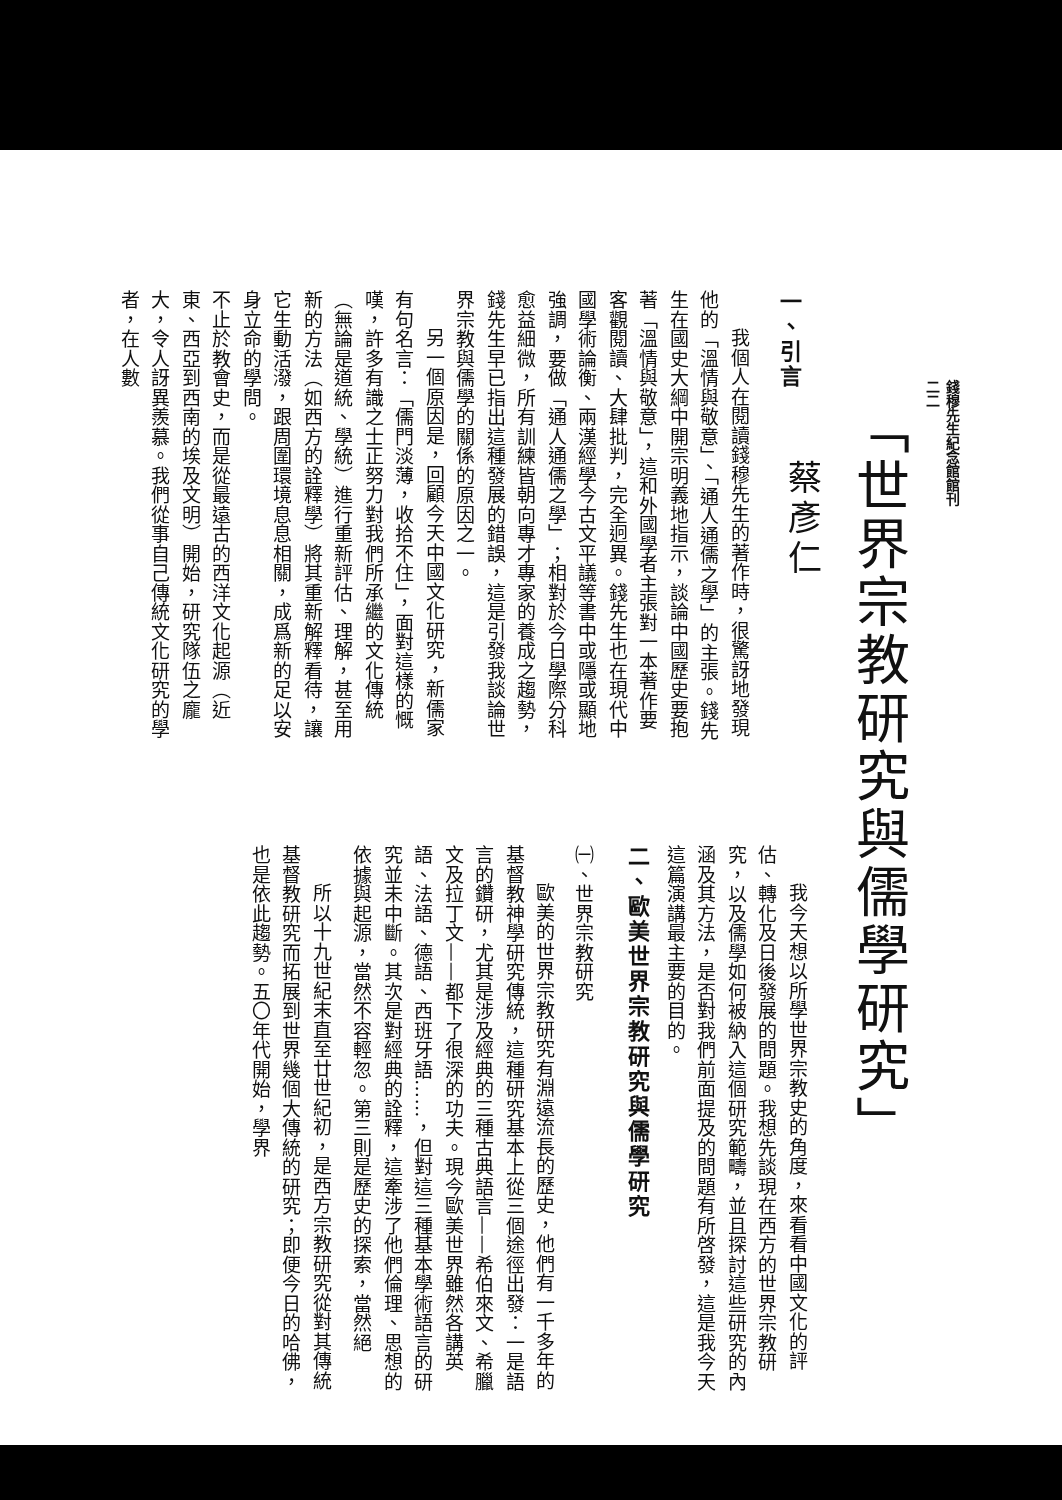錢穆先生紀念館館刊
二二
「世界宗教研究與儒學研究」
蔡彥仁
一、引言
我個人在閱讀錢穆先生的著作時，很驚訝地發現他的「溫情與敬意」、「通人通儒之學」的主張。錢先生在國史大綱中開宗明義地指示，談論中國歷史要抱著「溫情與敬意」，這和外國學者主張對一本著作要客觀閱讀、大肆批判，完全迥異。錢先生也在現代中國學術論衡、兩漢經學今古文平議等書中或隱或顯地強調，要做「通人通儒之學」；相對於今日學際分科愈益細微，所有訓練皆朝向專才專家的養成之趨勢，錢先生早已指出這種發展的錯誤，這是引發我談論世界宗教與儒學的關係的原因之一。
另一個原因是，回顧今天中國文化研究，新儒家有句名言：「儒門淡薄，收拾不住」，面對這樣的慨嘆，許多有識之士正努力對我們所承繼的文化傳統（無論是道統、學統）進行重新評估、理解，甚至用新的方法（如西方的詮釋學）將其重新解釋看待，讓它生動活潑，跟周圍環境息息相關，成爲新的足以安身立命的學問。
不止於教會史，而是從最遠古的西洋文化起源（近東、西亞到西南的埃及文明）開始，研究隊伍之龐大，令人訝異羨慕。我們從事自己傳統文化研究的學者，在人數
我今天想以所學世界宗教史的角度，來看看中國文化的評估、轉化及日後發展的問題。我想先談現在西方的世界宗教研究，以及儒學如何被納入這個研究範疇，並且探討這些研究的內涵及其方法，是否對我們前面提及的問題有所啓發，這是我今天這篇演講最主要的目的。
二、歐美世界宗教研究與儒學研究
㈠、世界宗教研究
歐美的世界宗教研究有淵遠流長的歷史，他們有一千多年的基督教神學研究傳統，這種研究基本上從三個途徑出發：一是語言的鑽研，尤其是涉及經典的三種古典語言——希伯來文、希臘文及拉丁文——都下了很深的功夫。現今歐美世界雖然各講英語、法語、德語、西班牙語……，但對這三種基本學術語言的研究並未中斷。其次是對經典的詮釋，這牽涉了他們倫理、思想的依據與起源，當然不容輕忽。第三則是歷史的探索，當然絕
所以十九世紀末直至廿世紀初，是西方宗教研究從對其傳統基督教研究而拓展到世界幾個大傳統的研究；即便今日的哈佛，也是依此趨勢。五〇年代開始，學界